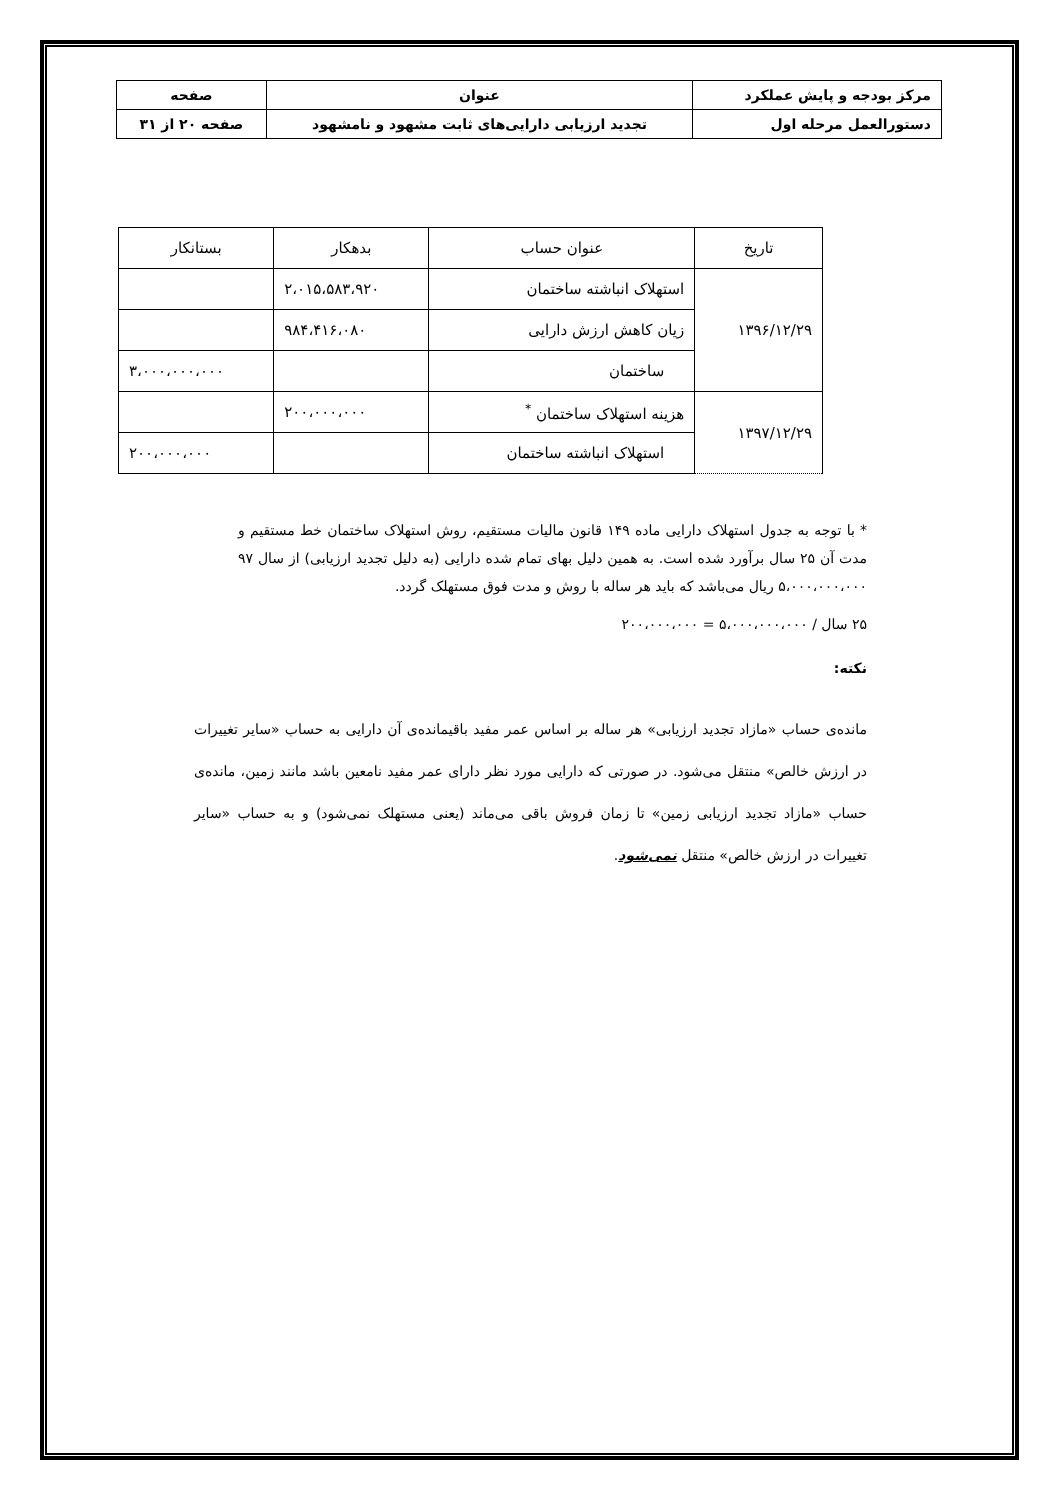| مرکز بودجه و پایش عملکرد | عنوان | صفحه |
| دستورالعمل مرحله اول | تجدید ارزیابی دارایی‌های ثابت مشهود و نامشهود | صفحه ۲۰ از ۳۱ |
| تاریخ | عنوان حساب | بدهکار | بستانکار |
| --- | --- | --- | --- |
| ۱۳۹۶/۱۲/۲۹ | استهلاک انباشته ساختمان | ۲،۰۱۵،۵۸۳،۹۲۰ | |
| | زیان کاهش ارزش دارایی | ۹۸۴،۴۱۶،۰۸۰ | |
| | ساختمان | | ۳،۰۰۰،۰۰۰،۰۰۰ |
| ۱۳۹۷/۱۲/۲۹ | هزینه استهلاک ساختمان <sup>*</sup> | ۲۰۰،۰۰۰،۰۰۰ | |
| | استهلاک انباشته ساختمان | | ۲۰۰،۰۰۰،۰۰۰ |
* با توجه به جدول استهلاک دارایی ماده ۱۴۹ قانون مالیات مستقیم، روش استهلاک ساختمان خط مستقیم و مدت آن ۲۵ سال برآورد شده است. به همین دلیل بهای تمام شده دارایی (به دلیل تجدید ارزیابی) از سال ۹۷ ۵،۰۰۰،۰۰۰،۰۰۰ ریال می‌باشد که باید هر ساله با روش و مدت فوق مستهلک گردد.
۲۵ سال / ۵،۰۰۰،۰۰۰،۰۰۰ = ۲۰۰،۰۰۰،۰۰۰
نکته:
مانده‌ی حساب «مازاد تجدید ارزیابی» هر ساله بر اساس عمر مفید باقیمانده‌ی آن دارایی به حساب «سایر تغییرات در ارزش خالص» منتقل می‌شود. در صورتی که دارایی مورد نظر دارای عمر مفید نامعین باشد مانند زمین، مانده‌ی حساب «مازاد تجدید ارزیابی زمین» تا زمان فروش باقی می‌ماند (یعنی مستهلک نمی‌شود) و به حساب «سایر تغییرات در ارزش خالص» منتقل نمی‌شود.